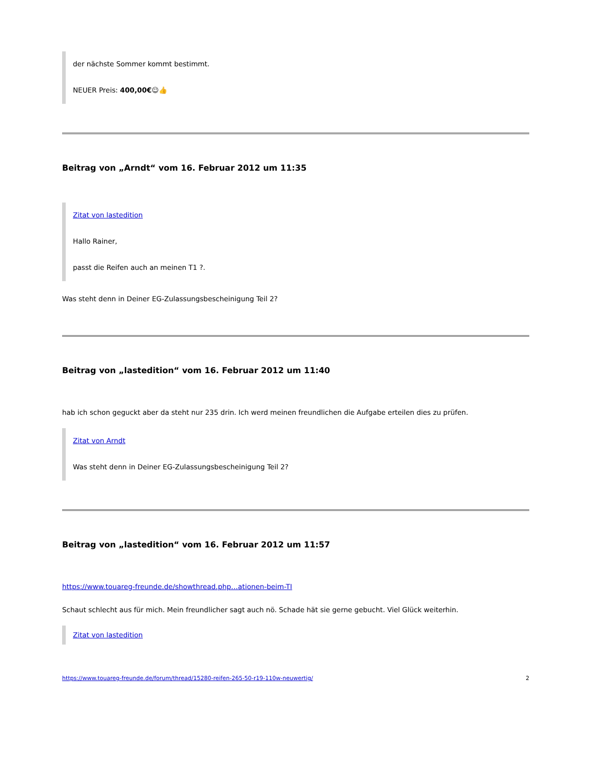der nächste Sommer kommt bestimmt.
NEUER Preis: 400,00€☺👍
Beitrag von „Arndt“ vom 16. Februar 2012 um 11:35
Zitat von lastedition
Hallo Rainer,
passt die Reifen auch an meinen T1 ?.
Was steht denn in Deiner EG-Zulassungsbescheinigung Teil 2?
Beitrag von „lastedition“ vom 16. Februar 2012 um 11:40
hab ich schon geguckt aber da steht nur 235 drin. Ich werd meinen freundlichen die Aufgabe erteilen dies zu prüfen.
Zitat von Arndt
Was steht denn in Deiner EG-Zulassungsbescheinigung Teil 2?
Beitrag von „lastedition“ vom 16. Februar 2012 um 11:57
https://www.touareg-freunde.de/showthread.php…ationen-beim-TI
Schaut schlecht aus für mich. Mein freundlicher sagt auch nö. Schade hät sie gerne gebucht. Viel Glück weiterhin.
Zitat von lastedition
https://www.touareg-freunde.de/forum/thread/15280-reifen-265-50-r19-110w-neuwertig/ 2